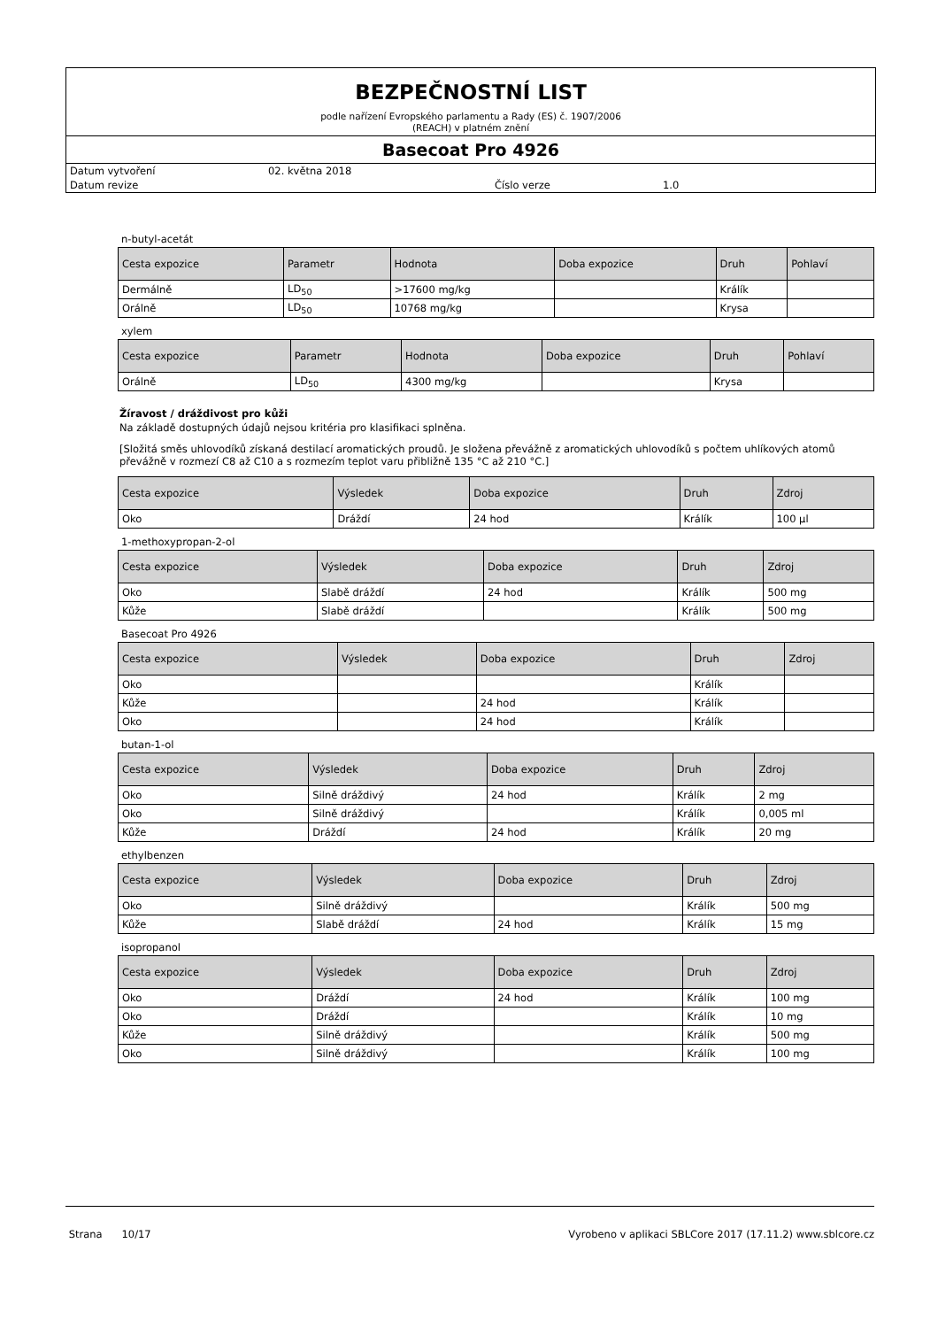BEZPEČNOSTNÍ LIST
podle nařízení Evropského parlamentu a Rady (ES) č. 1907/2006
(REACH) v platném znění
Basecoat Pro 4926
Datum vytvoření 02. května 2018
Datum revize Číslo verze 1.0
n-butyl-acetát
| Cesta expozice | Parametr | Hodnota | Doba expozice | Druh | Pohlaví |
| --- | --- | --- | --- | --- | --- |
| Dermálně | LD<sub>50</sub> | >17600 mg/kg | | Králík | |
| Orálně | LD<sub>50</sub> | 10768 mg/kg | | Krysa | |
xylem
| Cesta expozice | Parametr | Hodnota | Doba expozice | Druh | Pohlaví |
| --- | --- | --- | --- | --- | --- |
| Orálně | LD<sub>50</sub> | 4300 mg/kg | | Krysa | |
Žíravost / dráždivost pro kůži
Na základě dostupných údajů nejsou kritéria pro klasifikaci splněna.
[Složitá směs uhlovodíků získaná destilací aromatických proudů. Je složena převážně z aromatických uhlovodíků s počtem uhlíkových atomů převážně v rozmezí C8 až C10 a s rozmezím teplot varu přibližně 135 °C až 210 °C.]
| Cesta expozice | Výsledek | Doba expozice | Druh | Zdroj |
| --- | --- | --- | --- | --- |
| Oko | Dráždí | 24 hod | Králík | 100 µl |
1-methoxypropan-2-ol
| Cesta expozice | Výsledek | Doba expozice | Druh | Zdroj |
| --- | --- | --- | --- | --- |
| Oko | Slabě dráždí | 24 hod | Králík | 500 mg |
| Kůže | Slabě dráždí | | Králík | 500 mg |
Basecoat Pro 4926
| Cesta expozice | Výsledek | Doba expozice | Druh | Zdroj |
| --- | --- | --- | --- | --- |
| Oko | | | Králík | |
| Kůže | | 24 hod | Králík | |
| Oko | | 24 hod | Králík | |
butan-1-ol
| Cesta expozice | Výsledek | Doba expozice | Druh | Zdroj |
| --- | --- | --- | --- | --- |
| Oko | Silně dráždivý | 24 hod | Králík | 2 mg |
| Oko | Silně dráždivý | | Králík | 0,005 ml |
| Kůže | Dráždí | 24 hod | Králík | 20 mg |
ethylbenzen
| Cesta expozice | Výsledek | Doba expozice | Druh | Zdroj |
| --- | --- | --- | --- | --- |
| Oko | Silně dráždivý | | Králík | 500 mg |
| Kůže | Slabě dráždí | 24 hod | Králík | 15 mg |
isopropanol
| Cesta expozice | Výsledek | Doba expozice | Druh | Zdroj |
| --- | --- | --- | --- | --- |
| Oko | Dráždí | 24 hod | Králík | 100 mg |
| Oko | Dráždí | | Králík | 10 mg |
| Kůže | Silně dráždivý | | Králík | 500 mg |
| Oko | Silně dráždivý | | Králík | 100 mg |
Strana 10/17 Vyrobeno v aplikaci SBLCore 2017 (17.11.2) www.sblcore.cz